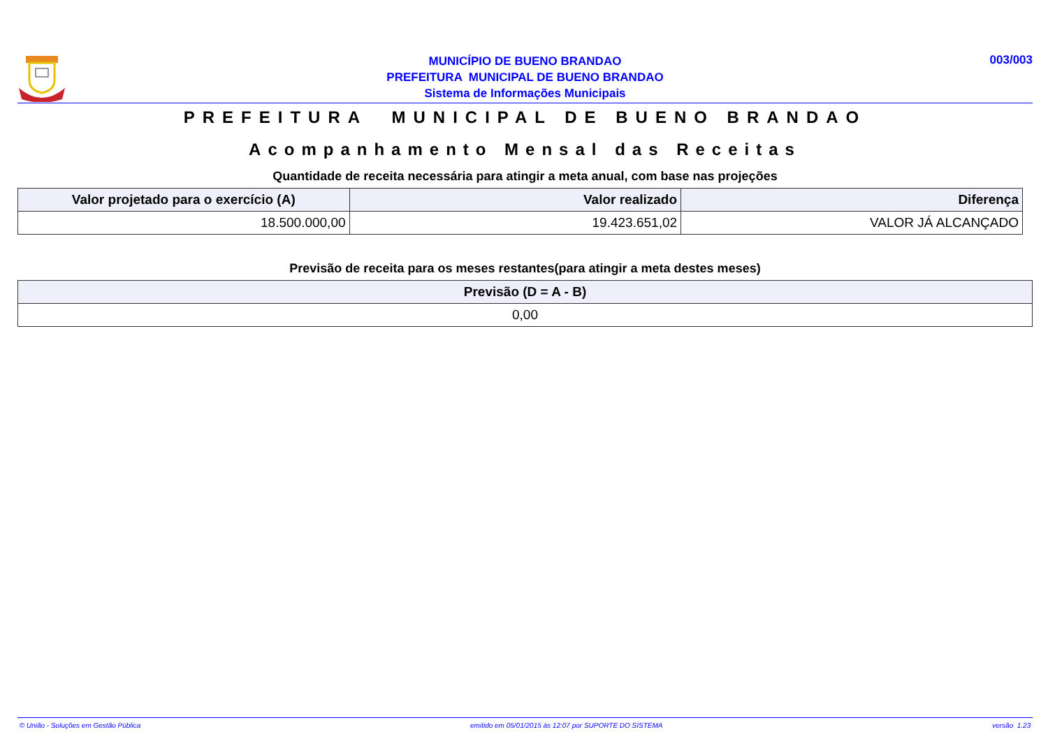MUNICÍPIO DE BUENO BRANDAO
PREFEITURA MUNICIPAL DE BUENO BRANDAO
Sistema de Informações Municipais
003/003
PREFEITURA MUNICIPAL DE BUENO BRANDAO
Acompanhamento Mensal das Receitas
Quantidade de receita necessária para atingir a meta anual, com base nas projeções
| Valor projetado para o exercício (A) | Valor realizado | Diferença |
| --- | --- | --- |
| 18.500.000,00 | 19.423.651,02 | VALOR JÁ ALCANÇADO |
Previsão de receita para os meses restantes(para atingir a meta destes meses)
| Previsão (D = A - B) |
| --- |
| 0,00 |
© União - Soluções em Gestão Pública emitido em 05/01/2015 às 12:07 por SUPORTE DO SISTEMA versão 1.23